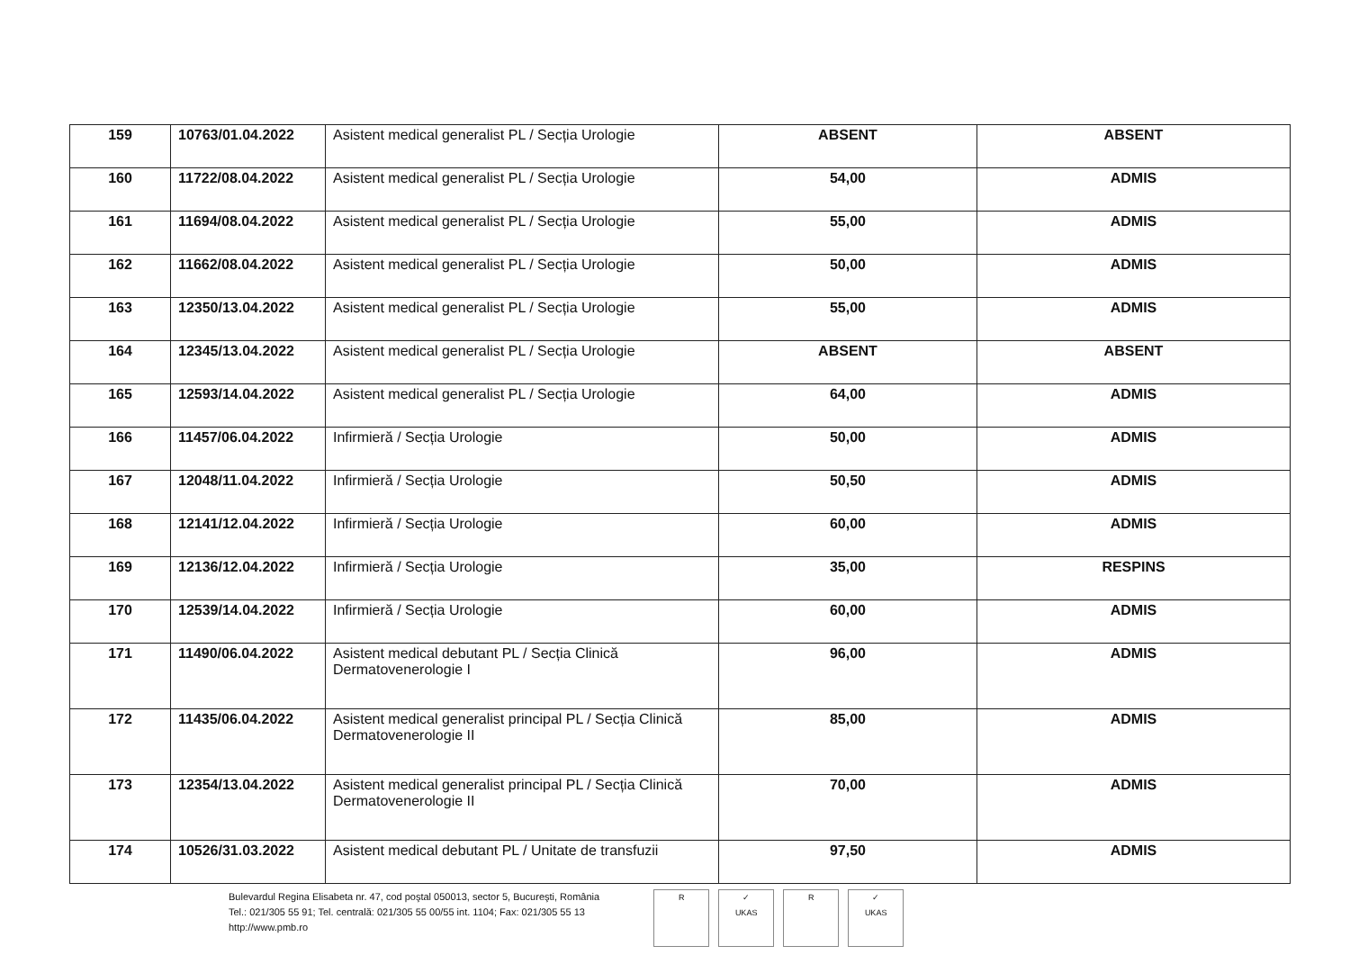| 159 | 10763/01.04.2022 | Asistent medical generalist PL / Secția Urologie | ABSENT | ABSENT |
| 160 | 11722/08.04.2022 | Asistent medical generalist PL / Secția Urologie | 54,00 | ADMIS |
| 161 | 11694/08.04.2022 | Asistent medical generalist PL / Secția Urologie | 55,00 | ADMIS |
| 162 | 11662/08.04.2022 | Asistent medical generalist PL / Secția Urologie | 50,00 | ADMIS |
| 163 | 12350/13.04.2022 | Asistent medical generalist PL / Secția Urologie | 55,00 | ADMIS |
| 164 | 12345/13.04.2022 | Asistent medical generalist PL / Secția Urologie | ABSENT | ABSENT |
| 165 | 12593/14.04.2022 | Asistent medical generalist PL / Secția Urologie | 64,00 | ADMIS |
| 166 | 11457/06.04.2022 | Infirmieră / Secția Urologie | 50,00 | ADMIS |
| 167 | 12048/11.04.2022 | Infirmieră / Secția Urologie | 50,50 | ADMIS |
| 168 | 12141/12.04.2022 | Infirmieră / Secția Urologie | 60,00 | ADMIS |
| 169 | 12136/12.04.2022 | Infirmieră / Secția Urologie | 35,00 | RESPINS |
| 170 | 12539/14.04.2022 | Infirmieră / Secția Urologie | 60,00 | ADMIS |
| 171 | 11490/06.04.2022 | Asistent medical debutant PL / Secția Clinică Dermatovenerologie I | 96,00 | ADMIS |
| 172 | 11435/06.04.2022 | Asistent medical generalist principal PL / Secția Clinică Dermatovenerologie II | 85,00 | ADMIS |
| 173 | 12354/13.04.2022 | Asistent medical generalist principal PL / Secția Clinică Dermatovenerologie II | 70,00 | ADMIS |
| 174 | 10526/31.03.2022 | Asistent medical debutant PL / Unitate de transfuzii | 97,50 | ADMIS |
Bulevardul Regina Elisabeta nr. 47, cod poştal 050013, sector 5, Bucureşti, România
Tel.: 021/305 55 91; Tel. centrală: 021/305 55 00/55 int. 1104; Fax: 021/305 55 13
http://www.pmb.ro
R ✓
UKAS
R ✓
UKAS